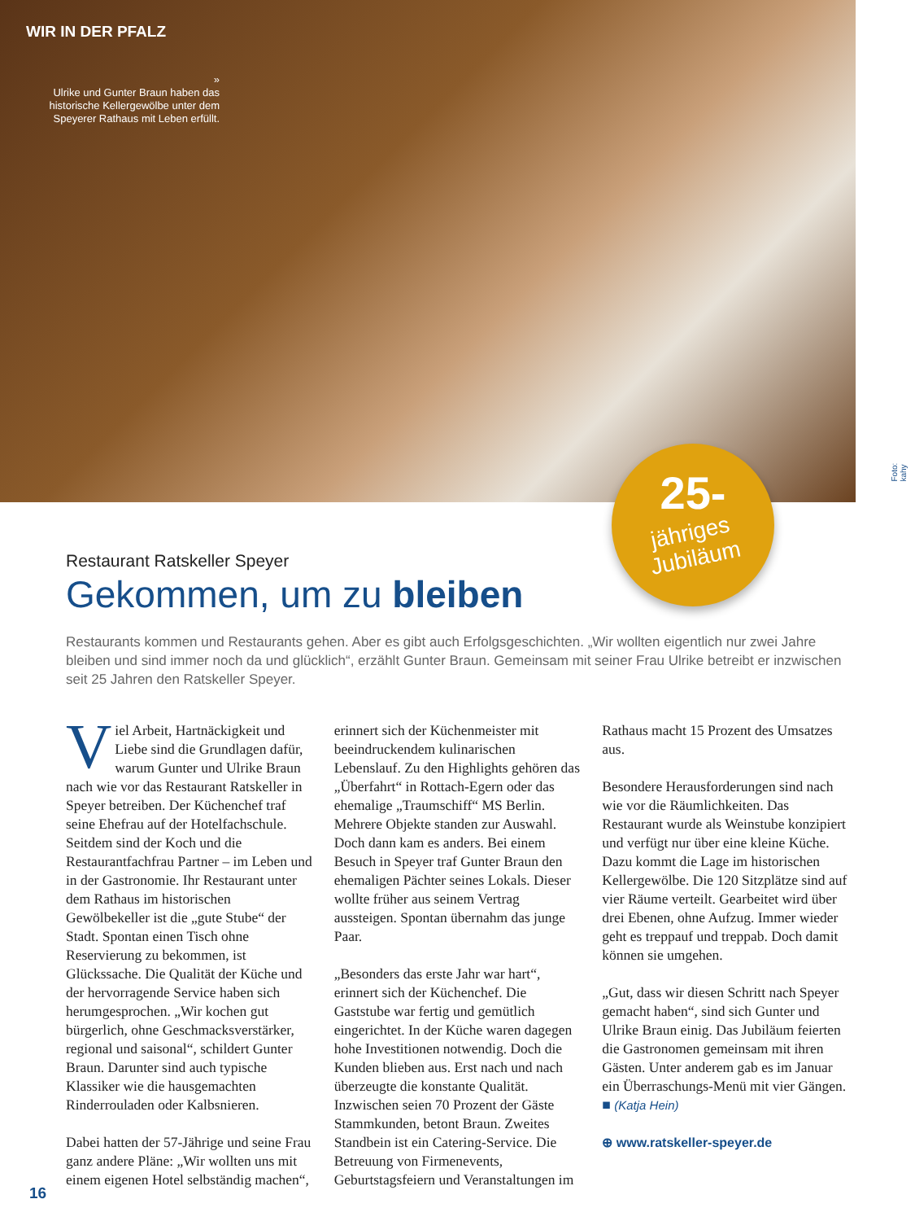WIR IN DER PFALZ
»
Ulrike und Gunter Braun haben das historische Kellergewölbe unter dem Speyerer Rathaus mit Leben erfüllt.
25-
jähriges
Jubiläum
Foto: kahy
Restaurant Ratskeller Speyer
Gekommen, um zu bleiben
Restaurants kommen und Restaurants gehen. Aber es gibt auch Erfolgsgeschichten. „Wir wollten eigentlich nur zwei Jahre bleiben und sind immer noch da und glücklich“, erzählt Gunter Braun. Gemeinsam mit seiner Frau Ulrike betreibt er inzwischen seit 25 Jahren den Ratskeller Speyer.
Viel Arbeit, Hartnäckigkeit und Liebe sind die Grundlagen dafür, warum Gunter und Ulrike Braun nach wie vor das Restaurant Ratskeller in Speyer betreiben. Der Küchenchef traf seine Ehefrau auf der Hotelfachschule. Seitdem sind der Koch und die Restaurantfachfrau Partner – im Leben und in der Gastronomie. Ihr Restaurant unter dem Rathaus im historischen Gewölbekeller ist die „gute Stube“ der Stadt. Spontan einen Tisch ohne Reservierung zu bekommen, ist Glückssache. Die Qualität der Küche und der hervorragende Service haben sich herumgesprochen. „Wir kochen gut bürgerlich, ohne Geschmacksverstärker, regional und saisonal“, schildert Gunter Braun. Darunter sind auch typische Klassiker wie die hausgemachten Rinderrouladen oder Kalbsnieren.
Dabei hatten der 57-Jährige und seine Frau ganz andere Pläne: „Wir wollten uns mit einem eigenen Hotel selbständig machen“, erinnert sich der Küchenmeister mit beeindruckendem kulinarischen Lebenslauf. Zu den Highlights gehören das „Überfahrt“ in Rottach-Egern oder das ehemalige „Traumschiff“ MS Berlin. Mehrere Objekte standen zur Auswahl. Doch dann kam es anders. Bei einem Besuch in Speyer traf Gunter Braun den ehemaligen Pächter seines Lokals. Dieser wollte früher aus seinem Vertrag aussteigen. Spontan übernahm das junge Paar.
„Besonders das erste Jahr war hart“, erinnert sich der Küchenchef. Die Gaststube war fertig und gemütlich eingerichtet. In der Küche waren dagegen hohe Investitionen notwendig. Doch die Kunden blieben aus. Erst nach und nach überzeugte die konstante Qualität. Inzwischen seien 70 Prozent der Gäste Stammkunden, betont Braun. Zweites Standbein ist ein Catering-Service. Die Betreuung von Firmenevents, Geburtstagsfeiern und Veranstaltungen im Rathaus macht 15 Prozent des Umsatzes aus.
Besondere Herausforderungen sind nach wie vor die Räumlichkeiten. Das Restaurant wurde als Weinstube konzipiert und verfügt nur über eine kleine Küche. Dazu kommt die Lage im historischen Kellergewölbe. Die 120 Sitzplätze sind auf vier Räume verteilt. Gearbeitet wird über drei Ebenen, ohne Aufzug. Immer wieder geht es treppauf und treppab. Doch damit können sie umgehen.
„Gut, dass wir diesen Schritt nach Speyer gemacht haben“, sind sich Gunter und Ulrike Braun einig. Das Jubiläum feierten die Gastronomen gemeinsam mit ihren Gästen. Unter anderem gab es im Januar ein Überraschungs-Menü mit vier Gängen. ■ (Katja Hein)
⊕ www.ratskeller-speyer.de
16